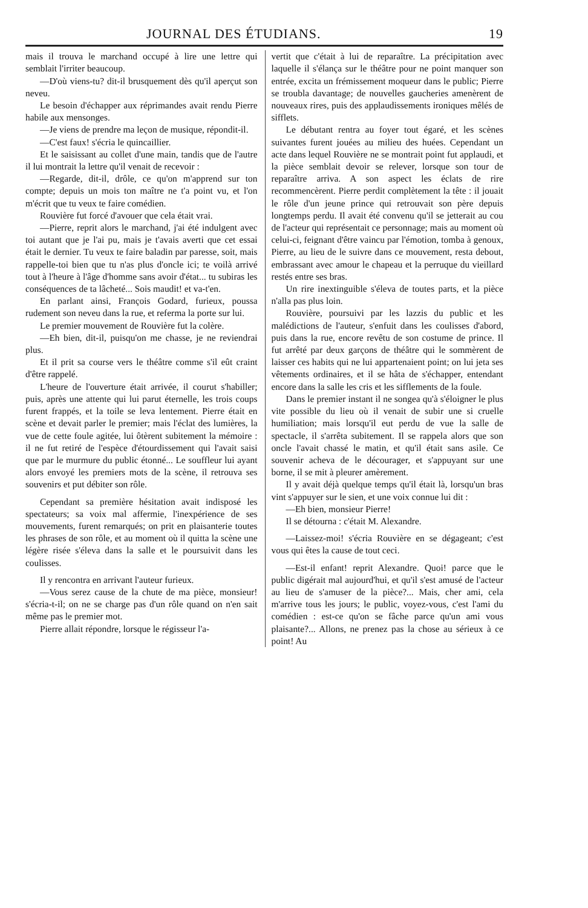JOURNAL DES ÉTUDIANS. 19
mais il trouva le marchand occupé à lire une lettre qui semblait l'irriter beaucoup.
—D'où viens-tu? dit-il brusquement dès qu'il aperçut son neveu.
Le besoin d'échapper aux réprimandes avait rendu Pierre habile aux mensonges.
—Je viens de prendre ma leçon de musique, répondit-il.
—C'est faux! s'écria le quincaillier.
Et le saisissant au collet d'une main, tandis que de l'autre il lui montrait la lettre qu'il venait de recevoir :
—Regarde, dit-il, drôle, ce qu'on m'apprend sur ton compte; depuis un mois ton maître ne t'a point vu, et l'on m'écrit que tu veux te faire comédien.
Rouvière fut forcé d'avouer que cela était vrai.
—Pierre, reprit alors le marchand, j'ai été indulgent avec toi autant que je l'ai pu, mais je t'avais averti que cet essai était le dernier. Tu veux te faire baladin par paresse, soit, mais rappelle-toi bien que tu n'as plus d'oncle ici; te voilà arrivé tout à l'heure à l'âge d'homme sans avoir d'état... tu subiras les conséquences de ta lâcheté... Sois maudit! et va-t'en.
En parlant ainsi, François Godard, furieux, poussa rudement son neveu dans la rue, et referma la porte sur lui.
Le premier mouvement de Rouvière fut la colère.
—Eh bien, dit-il, puisqu'on me chasse, je ne reviendrai plus.
Et il prit sa course vers le théâtre comme s'il eût craint d'être rappelé.
L'heure de l'ouverture était arrivée, il courut s'habiller; puis, après une attente qui lui parut éternelle, les trois coups furent frappés, et la toile se leva lentement. Pierre était en scène et devait parler le premier; mais l'éclat des lumières, la vue de cette foule agitée, lui ôtèrent subitement la mémoire : il ne fut retiré de l'espèce d'étourdissement qui l'avait saisi que par le murmure du public étonné... Le souffleur lui ayant alors envoyé les premiers mots de la scène, il retrouva ses souvenirs et put débiter son rôle.
Cependant sa première hésitation avait indisposé les spectateurs; sa voix mal affermie, l'inexpérience de ses mouvements, furent remarqués; on prit en plaisanterie toutes les phrases de son rôle, et au moment où il quitta la scène une légère risée s'éleva dans la salle et le poursuivit dans les coulisses.
Il y rencontra en arrivant l'auteur furieux.
—Vous serez cause de la chute de ma pièce, monsieur! s'écria-t-il; on ne se charge pas d'un rôle quand on n'en sait même pas le premier mot.
Pierre allait répondre, lorsque le régisseur l'a-
vertit que c'était à lui de reparaître. La précipitation avec laquelle il s'élança sur le théâtre pour ne point manquer son entrée, excita un frémissement moqueur dans le public; Pierre se troubla davantage; de nouvelles gaucheries amenèrent de nouveaux rires, puis des applaudissements ironiques mêlés de sifflets.
Le débutant rentra au foyer tout égaré, et les scènes suivantes furent jouées au milieu des huées. Cependant un acte dans lequel Rouvière ne se montrait point fut applaudi, et la pièce semblait devoir se relever, lorsque son tour de reparaître arriva. A son aspect les éclats de rire recommencèrent. Pierre perdit complètement la tête : il jouait le rôle d'un jeune prince qui retrouvait son père depuis longtemps perdu. Il avait été convenu qu'il se jetterait au cou de l'acteur qui représentait ce personnage; mais au moment où celui-ci, feignant d'être vaincu par l'émotion, tomba à genoux, Pierre, au lieu de le suivre dans ce mouvement, resta debout, embrassant avec amour le chapeau et la perruque du vieillard restés entre ses bras.
Un rire inextinguible s'éleva de toutes parts, et la pièce n'alla pas plus loin.
Rouvière, poursuivi par les lazzis du public et les malédictions de l'auteur, s'enfuit dans les coulisses d'abord, puis dans la rue, encore revêtu de son costume de prince. Il fut arrêté par deux garçons de théâtre qui le sommèrent de laisser ces habits qui ne lui appartenaient point; on lui jeta ses vêtements ordinaires, et il se hâta de s'échapper, entendant encore dans la salle les cris et les sifflements de la foule.
Dans le premier instant il ne songea qu'à s'éloigner le plus vite possible du lieu où il venait de subir une si cruelle humiliation; mais lorsqu'il eut perdu de vue la salle de spectacle, il s'arrêta subitement. Il se rappela alors que son oncle l'avait chassé le matin, et qu'il était sans asile. Ce souvenir acheva de le décourager, et s'appuyant sur une borne, il se mit à pleurer amèrement.
Il y avait déjà quelque temps qu'il était là, lorsqu'un bras vint s'appuyer sur le sien, et une voix connue lui dit :
—Eh bien, monsieur Pierre!
Il se détourna : c'était M. Alexandre.
—Laissez-moi! s'écria Rouvière en se dégageant; c'est vous qui êtes la cause de tout ceci.
—Est-il enfant! reprit Alexandre. Quoi! parce que le public digérait mal aujourd'hui, et qu'il s'est amusé de l'acteur au lieu de s'amuser de la pièce?... Mais, cher ami, cela m'arrive tous les jours; le public, voyez-vous, c'est l'ami du comédien : est-ce qu'on se fâche parce qu'un ami vous plaisante?... Allons, ne prenez pas la chose au sérieux à ce point! Au